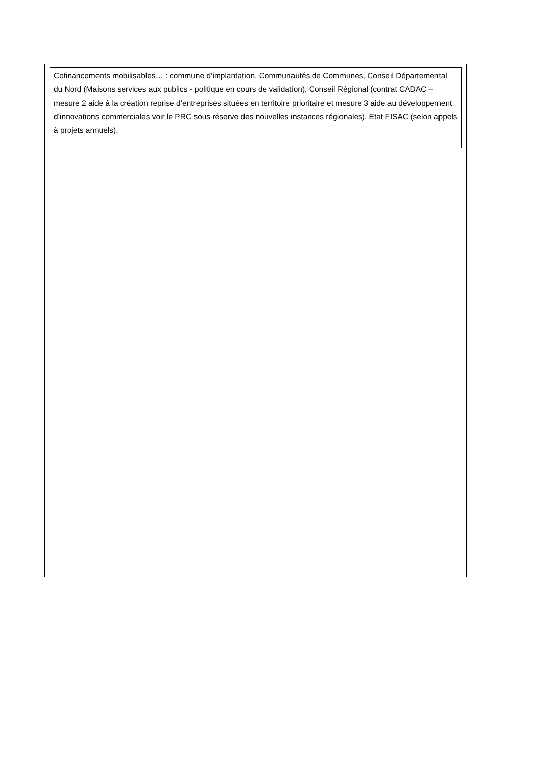Cofinancements mobilisables… : commune d’implantation, Communautés de Communes, Conseil Départemental du Nord (Maisons services aux publics - politique en cours de validation), Conseil Régional (contrat CADAC – mesure 2 aide à la création reprise d’entreprises situées en territoire prioritaire et mesure 3 aide au développement d’innovations commerciales voir le PRC sous réserve des nouvelles instances régionales), Etat FISAC (selon appels à projets annuels).